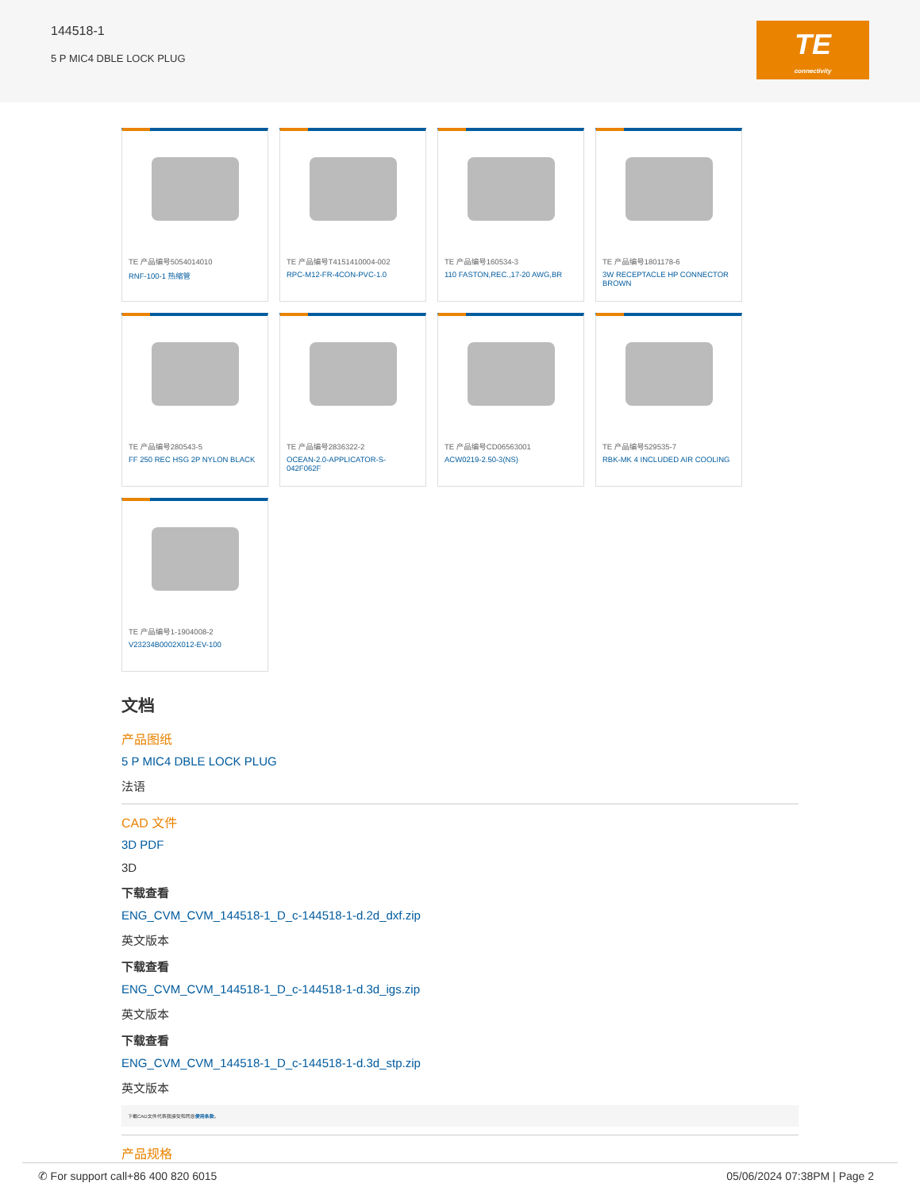144518-1
5 P MIC4 DBLE LOCK PLUG
TE
connectivity
TE 产品编号5054014010
RNF-100-1 热缩管
TE 产品编号T4151410004-002
RPC-M12-FR-4CON-PVC-1.0
TE 产品编号160534-3
110 FASTON,REC.,17-20 AWG,BR
TE 产品编号1801178-6
3W RECEPTACLE HP CONNECTOR BROWN
TE 产品编号280543-5
FF 250 REC HSG 2P NYLON BLACK
TE 产品编号2836322-2
OCEAN-2.0-APPLICATOR-S-042F062F
TE 产品编号CD06563001
ACW0219-2.50-3(NS)
TE 产品编号529535-7
RBK-MK 4 INCLUDED AIR COOLING
TE 产品编号1-1904008-2
V23234B0002X012-EV-100
文档
产品图纸
5 P MIC4 DBLE LOCK PLUG
法语
CAD 文件
3D PDF
3D
下载查看
ENG_CVM_CVM_144518-1_D_c-144518-1-d.2d_dxf.zip
英文版本
下载查看
ENG_CVM_CVM_144518-1_D_c-144518-1-d.3d_igs.zip
英文版本
下载查看
ENG_CVM_CVM_144518-1_D_c-144518-1-d.3d_stp.zip
英文版本
下载CAD文件代表我接受和同意使用条款。
产品规格
✆ For support call+86 400 820 6015 05/06/2024 07:38PM | Page 2